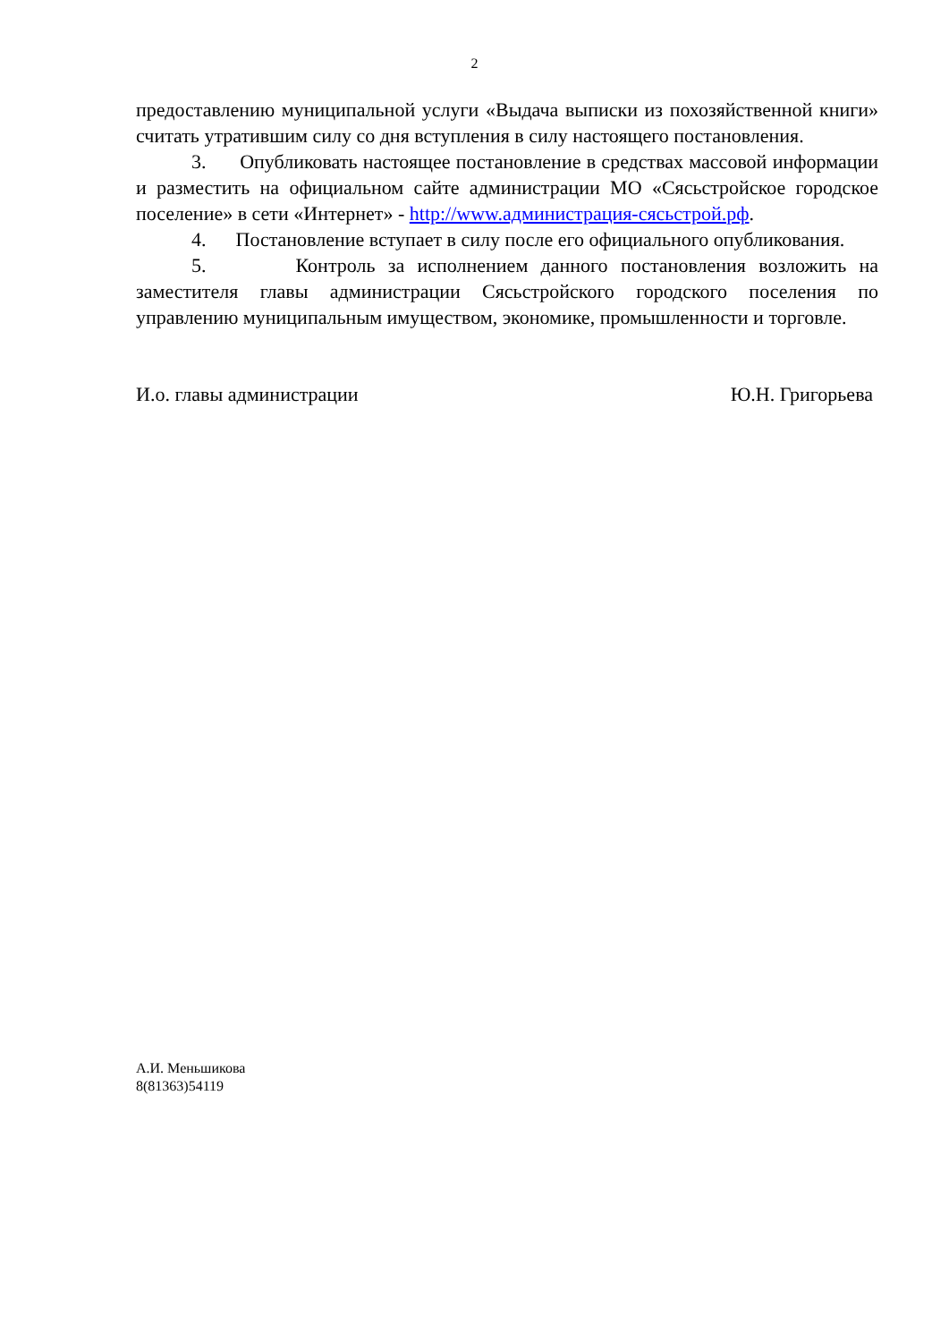2
предоставлению муниципальной услуги «Выдача выписки из похозяйственной книги» считать утратившим силу со дня вступления в силу настоящего постановления.
3. Опубликовать настоящее постановление в средствах массовой информации и разместить на официальном сайте администрации МО «Сясьстройское городское поселение» в сети «Интернет» - http://www.администрация-сясьстрой.рф.
4. Постановление вступает в силу после его официального опубликования.
5. Контроль за исполнением данного постановления возложить на заместителя главы администрации Сясьстройского городского поселения по управлению муниципальным имуществом, экономике, промышленности и торговле.
И.о. главы администрации Ю.Н. Григорьева
А.И. Меньшикова
8(81363)54119